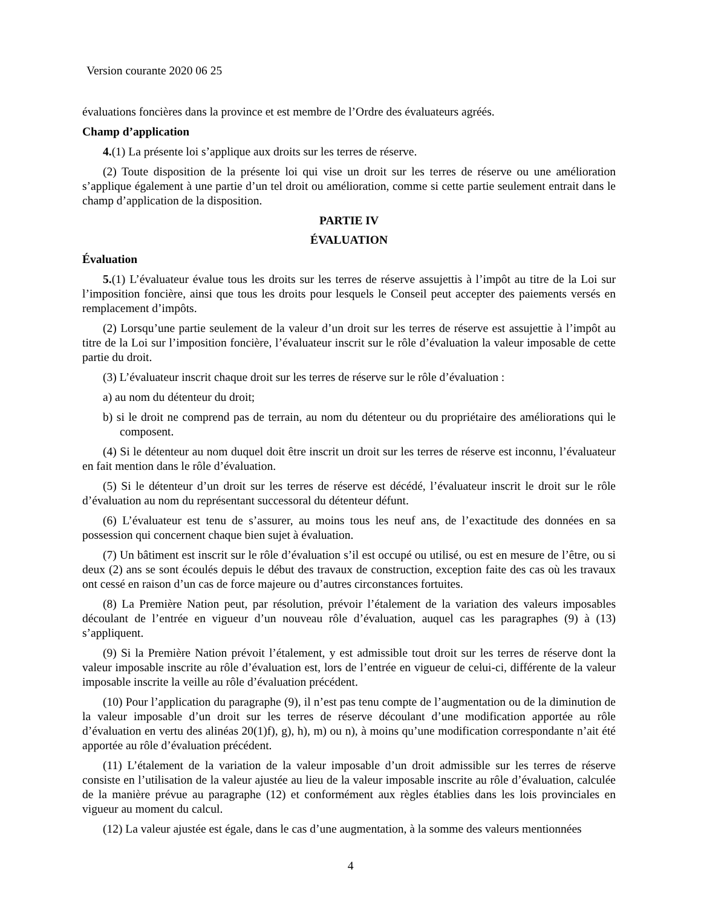Version courante 2020 06 25
évaluations foncières dans la province et est membre de l’Ordre des évaluateurs agréés.
Champ d’application
4.(1) La présente loi s’applique aux droits sur les terres de réserve.
(2) Toute disposition de la présente loi qui vise un droit sur les terres de réserve ou une amélioration s’applique également à une partie d’un tel droit ou amélioration, comme si cette partie seulement entrait dans le champ d’application de la disposition.
PARTIE IV
ÉVALUATION
Évaluation
5.(1) L’évaluateur évalue tous les droits sur les terres de réserve assujettis à l’impôt au titre de la Loi sur l’imposition foncière, ainsi que tous les droits pour lesquels le Conseil peut accepter des paiements versés en remplacement d’impôts.
(2) Lorsqu’une partie seulement de la valeur d’un droit sur les terres de réserve est assujettie à l’impôt au titre de la Loi sur l’imposition foncière, l’évaluateur inscrit sur le rôle d’évaluation la valeur imposable de cette partie du droit.
(3) L’évaluateur inscrit chaque droit sur les terres de réserve sur le rôle d’évaluation :
a) au nom du détenteur du droit;
b) si le droit ne comprend pas de terrain, au nom du détenteur ou du propriétaire des améliorations qui le composent.
(4) Si le détenteur au nom duquel doit être inscrit un droit sur les terres de réserve est inconnu, l’évaluateur en fait mention dans le rôle d’évaluation.
(5) Si le détenteur d’un droit sur les terres de réserve est décédé, l’évaluateur inscrit le droit sur le rôle d’évaluation au nom du représentant successoral du détenteur défunt.
(6) L’évaluateur est tenu de s’assurer, au moins tous les neuf ans, de l’exactitude des données en sa possession qui concernent chaque bien sujet à évaluation.
(7) Un bâtiment est inscrit sur le rôle d’évaluation s’il est occupé ou utilisé, ou est en mesure de l’être, ou si deux (2) ans se sont écoulés depuis le début des travaux de construction, exception faite des cas où les travaux ont cessé en raison d’un cas de force majeure ou d’autres circonstances fortuites.
(8) La Première Nation peut, par résolution, prévoir l’étalement de la variation des valeurs imposables découlant de l’entrée en vigueur d’un nouveau rôle d’évaluation, auquel cas les paragraphes (9) à (13) s’appliquent.
(9) Si la Première Nation prévoit l’étalement, y est admissible tout droit sur les terres de réserve dont la valeur imposable inscrite au rôle d’évaluation est, lors de l’entrée en vigueur de celui-ci, différente de la valeur imposable inscrite la veille au rôle d’évaluation précédent.
(10) Pour l’application du paragraphe (9), il n’est pas tenu compte de l’augmentation ou de la diminution de la valeur imposable d’un droit sur les terres de réserve découlant d’une modification apportée au rôle d’évaluation en vertu des alinéas 20(1)f), g), h), m) ou n), à moins qu’une modification correspondante n’ait été apportée au rôle d’évaluation précédent.
(11) L’étalement de la variation de la valeur imposable d’un droit admissible sur les terres de réserve consiste en l’utilisation de la valeur ajustée au lieu de la valeur imposable inscrite au rôle d’évaluation, calculée de la manière prévue au paragraphe (12) et conformément aux règles établies dans les lois provinciales en vigueur au moment du calcul.
(12) La valeur ajustée est égale, dans le cas d’une augmentation, à la somme des valeurs mentionnées
4